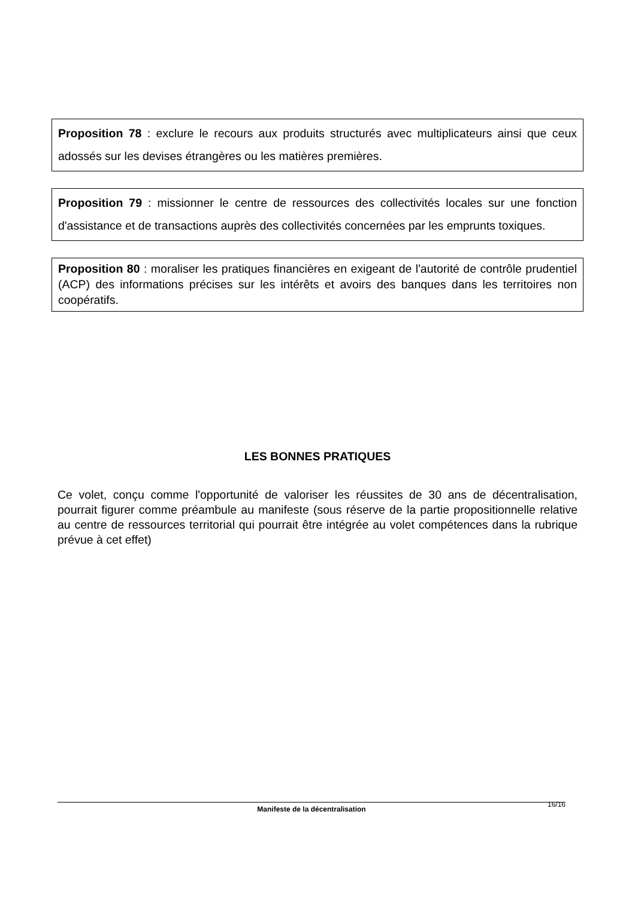Proposition 78 : exclure le recours aux produits structurés avec multiplicateurs ainsi que ceux adossés sur les devises étrangères ou les matières premières.
Proposition 79 : missionner le centre de ressources des collectivités locales sur une fonction d'assistance et de transactions auprès des collectivités concernées par les emprunts toxiques.
Proposition 80 : moraliser les pratiques financières en exigeant de l'autorité de contrôle prudentiel (ACP) des informations précises sur les intérêts et avoirs des banques dans les territoires non coopératifs.
LES BONNES PRATIQUES
Ce volet, conçu comme l'opportunité de valoriser les réussites de 30 ans de décentralisation, pourrait figurer comme préambule au manifeste (sous réserve de la partie propositionnelle relative au centre de ressources territorial qui pourrait être intégrée au volet compétences dans la rubrique prévue à cet effet)
Manifeste de la décentralisation
16/16